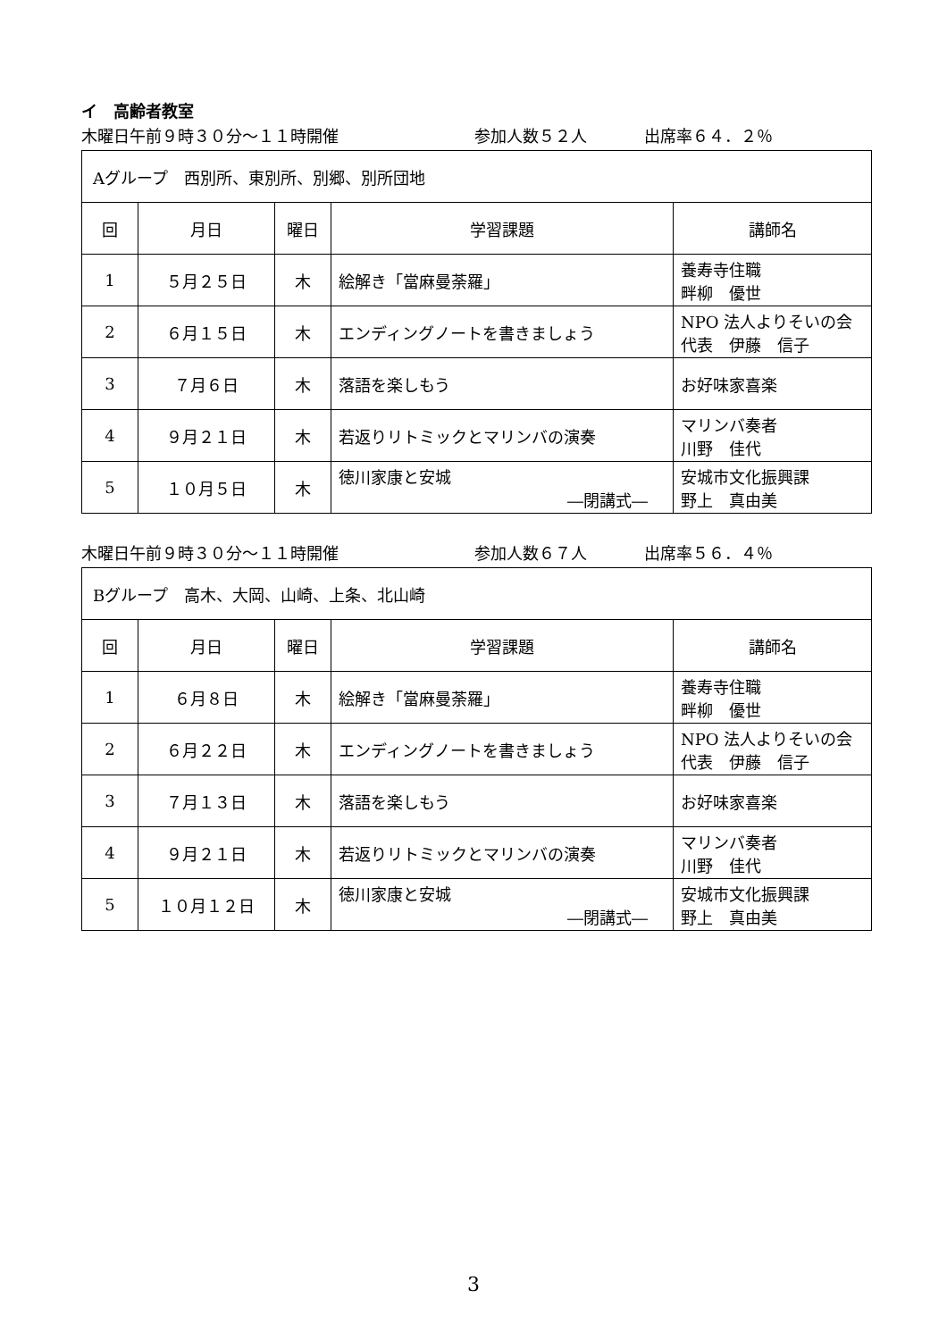イ　高齢者教室
木曜日午前９時３０分～１１時開催 参加人数５２人 出席率６４．２％
| Aグループ 西別所、東別所、別郷、別所団地 | | | | |
| 回 | 月日 | 曜日 | 学習課題 | 講師名 |
| 1 | ５月２５日 | 木 | 絵解き「當麻曼荼羅」 | 養寿寺住職 畔柳 優世 |
| 2 | ６月１５日 | 木 | エンディングノートを書きましょう | NPO 法人よりそいの会 代表 伊藤 信子 |
| 3 | ７月６日 | 木 | 落語を楽しもう | お好味家喜楽 |
| 4 | ９月２１日 | 木 | 若返りリトミックとマリンバの演奏 | マリンバ奏者 川野 佳代 |
| 5 | １０月５日 | 木 | 徳川家康と安城 ―閉講式― | 安城市文化振興課 野上 真由美 |
木曜日午前９時３０分～１１時開催 参加人数６７人 出席率５６．４％
| Bグループ 高木、大岡、山崎、上条、北山崎 | | | | |
| 回 | 月日 | 曜日 | 学習課題 | 講師名 |
| 1 | ６月８日 | 木 | 絵解き「當麻曼荼羅」 | 養寿寺住職 畔柳 優世 |
| 2 | ６月２２日 | 木 | エンディングノートを書きましょう | NPO 法人よりそいの会 代表 伊藤 信子 |
| 3 | ７月１３日 | 木 | 落語を楽しもう | お好味家喜楽 |
| 4 | ９月２１日 | 木 | 若返りリトミックとマリンバの演奏 | マリンバ奏者 川野 佳代 |
| 5 | １０月１２日 | 木 | 徳川家康と安城 ―閉講式― | 安城市文化振興課 野上 真由美 |
3